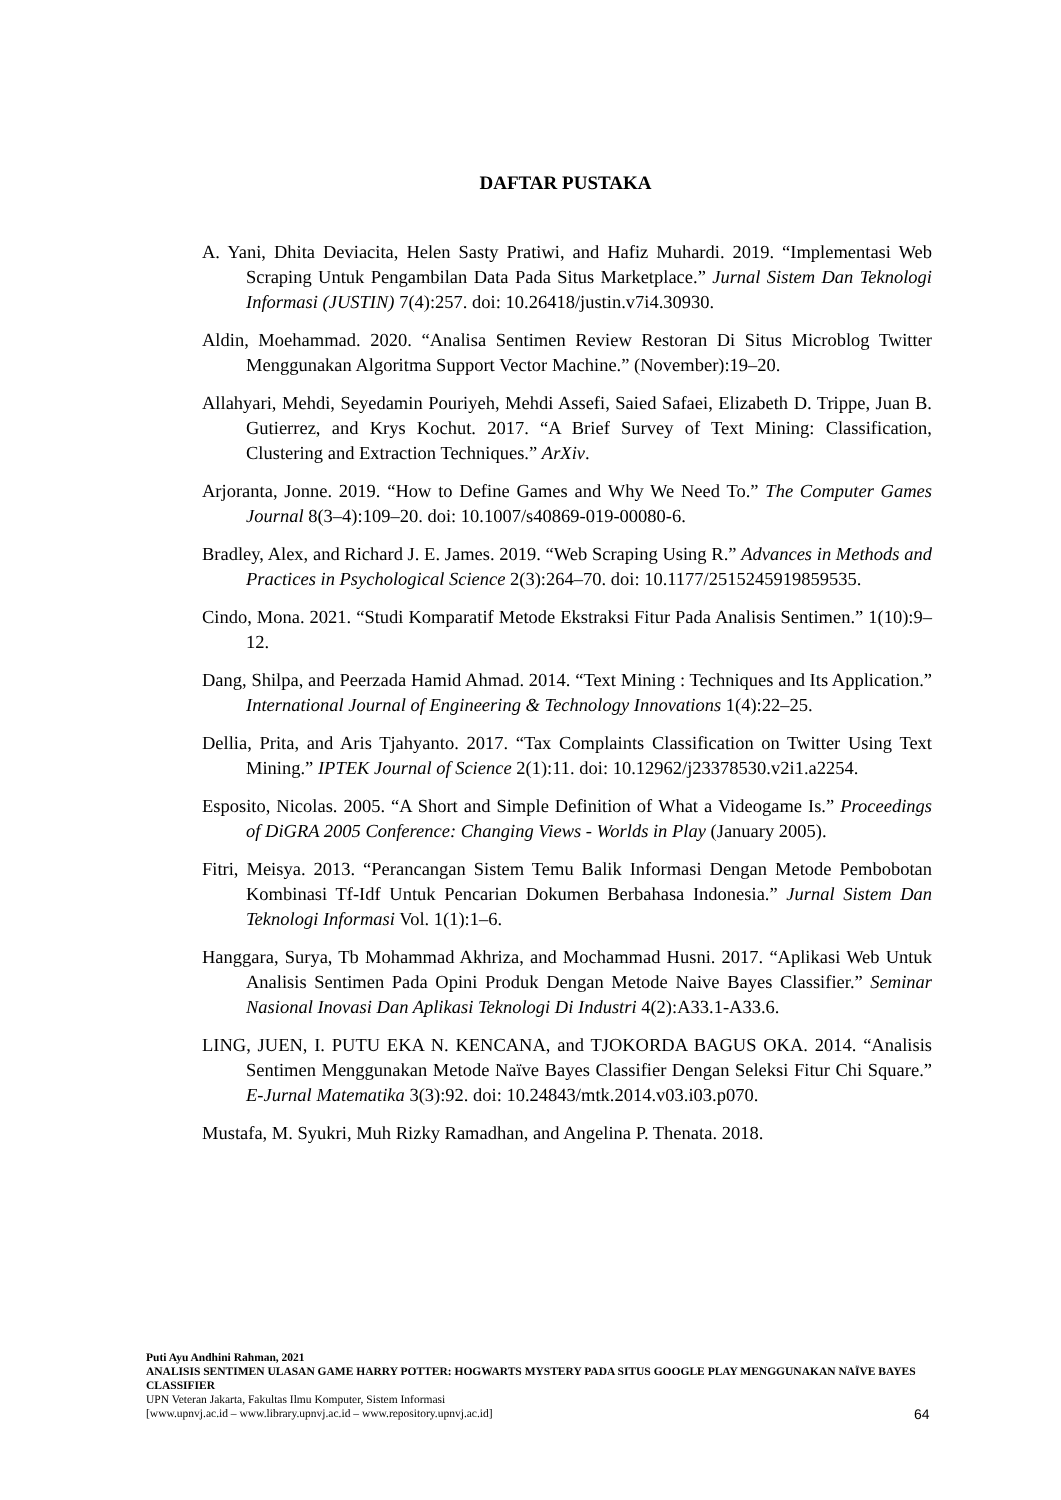DAFTAR PUSTAKA
A. Yani, Dhita Deviacita, Helen Sasty Pratiwi, and Hafiz Muhardi. 2019. “Implementasi Web Scraping Untuk Pengambilan Data Pada Situs Marketplace.” Jurnal Sistem Dan Teknologi Informasi (JUSTIN) 7(4):257. doi: 10.26418/justin.v7i4.30930.
Aldin, Moehammad. 2020. “Analisa Sentimen Review Restoran Di Situs Microblog Twitter Menggunakan Algoritma Support Vector Machine.” (November):19–20.
Allahyari, Mehdi, Seyedamin Pouriyeh, Mehdi Assefi, Saied Safaei, Elizabeth D. Trippe, Juan B. Gutierrez, and Krys Kochut. 2017. “A Brief Survey of Text Mining: Classification, Clustering and Extraction Techniques.” ArXiv.
Arjoranta, Jonne. 2019. “How to Define Games and Why We Need To.” The Computer Games Journal 8(3–4):109–20. doi: 10.1007/s40869-019-00080-6.
Bradley, Alex, and Richard J. E. James. 2019. “Web Scraping Using R.” Advances in Methods and Practices in Psychological Science 2(3):264–70. doi: 10.1177/2515245919859535.
Cindo, Mona. 2021. “Studi Komparatif Metode Ekstraksi Fitur Pada Analisis Sentimen.” 1(10):9–12.
Dang, Shilpa, and Peerzada Hamid Ahmad. 2014. “Text Mining : Techniques and Its Application.” International Journal of Engineering & Technology Innovations 1(4):22–25.
Dellia, Prita, and Aris Tjahyanto. 2017. “Tax Complaints Classification on Twitter Using Text Mining.” IPTEK Journal of Science 2(1):11. doi: 10.12962/j23378530.v2i1.a2254.
Esposito, Nicolas. 2005. “A Short and Simple Definition of What a Videogame Is.” Proceedings of DiGRA 2005 Conference: Changing Views - Worlds in Play (January 2005).
Fitri, Meisya. 2013. “Perancangan Sistem Temu Balik Informasi Dengan Metode Pembobotan Kombinasi Tf-Idf Untuk Pencarian Dokumen Berbahasa Indonesia.” Jurnal Sistem Dan Teknologi Informasi Vol. 1(1):1–6.
Hanggara, Surya, Tb Mohammad Akhriza, and Mochammad Husni. 2017. “Aplikasi Web Untuk Analisis Sentimen Pada Opini Produk Dengan Metode Naive Bayes Classifier.” Seminar Nasional Inovasi Dan Aplikasi Teknologi Di Industri 4(2):A33.1-A33.6.
LING, JUEN, I. PUTU EKA N. KENCANA, and TJOKORDA BAGUS OKA. 2014. “Analisis Sentimen Menggunakan Metode Naïve Bayes Classifier Dengan Seleksi Fitur Chi Square.” E-Jurnal Matematika 3(3):92. doi: 10.24843/mtk.2014.v03.i03.p070.
Mustafa, M. Syukri, Muh Rizky Ramadhan, and Angelina P. Thenata. 2018.
Puti Ayu Andhini Rahman, 2021
ANALISIS SENTIMEN ULASAN GAME HARRY POTTER: HOGWARTS MYSTERY PADA SITUS GOOGLE PLAY MENGGUNAKAN NAÏVE BAYES CLASSIFIER
UPN Veteran Jakarta, Fakultas Ilmu Komputer, Sistem Informasi
[www.upnvj.ac.id – www.library.upnvj.ac.id – www.repository.upnvj.ac.id]
64